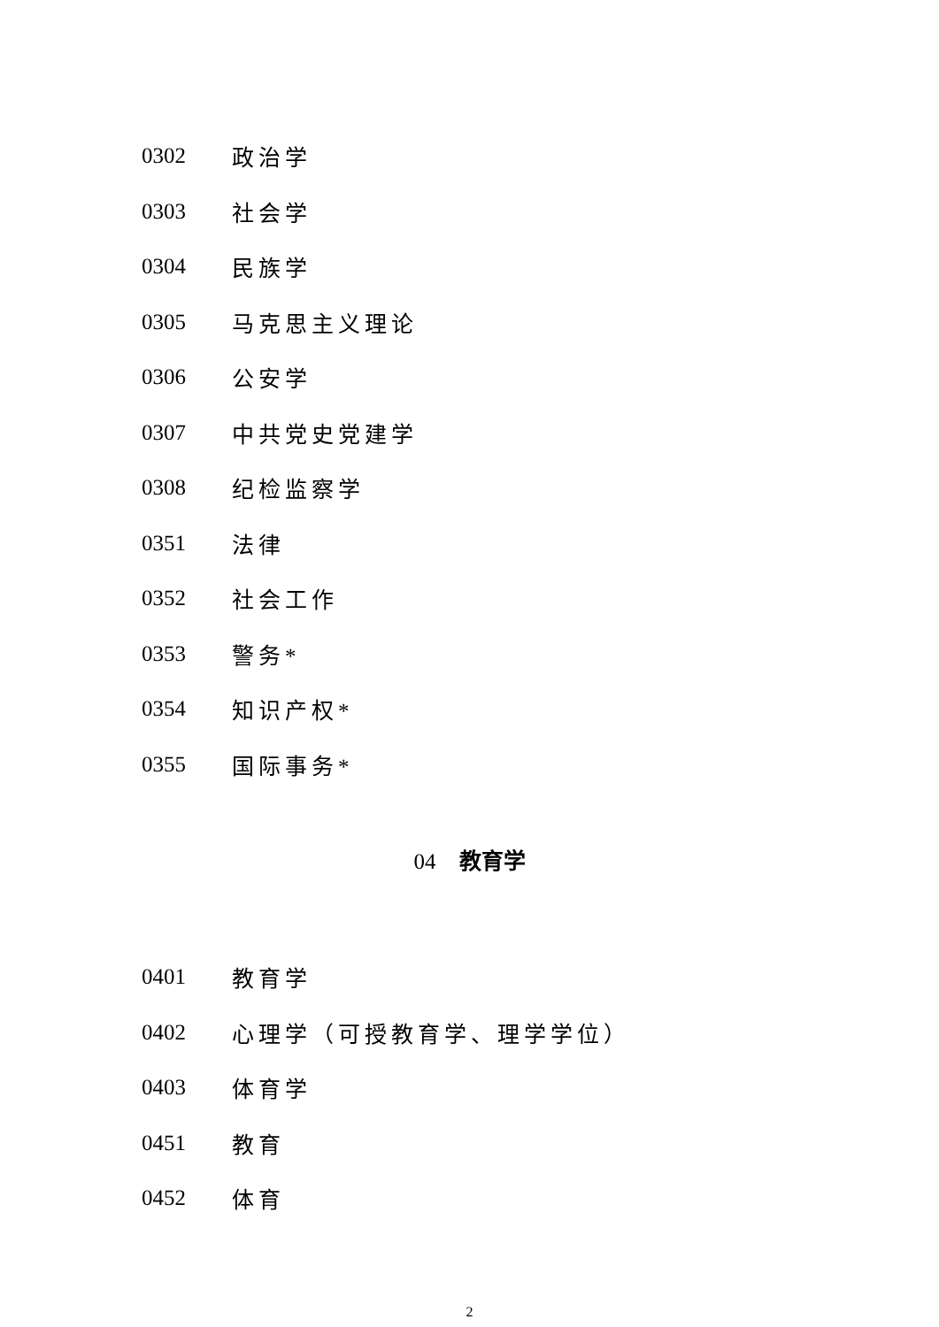0302 政治学
0303 社会学
0304 民族学
0305 马克思主义理论
0306 公安学
0307 中共党史党建学
0308 纪检监察学
0351 法律
0352 社会工作
0353 警务*
0354 知识产权*
0355 国际事务*
04 教育学
0401 教育学
0402 心理学（可授教育学、理学学位）
0403 体育学
0451 教育
0452 体育
2